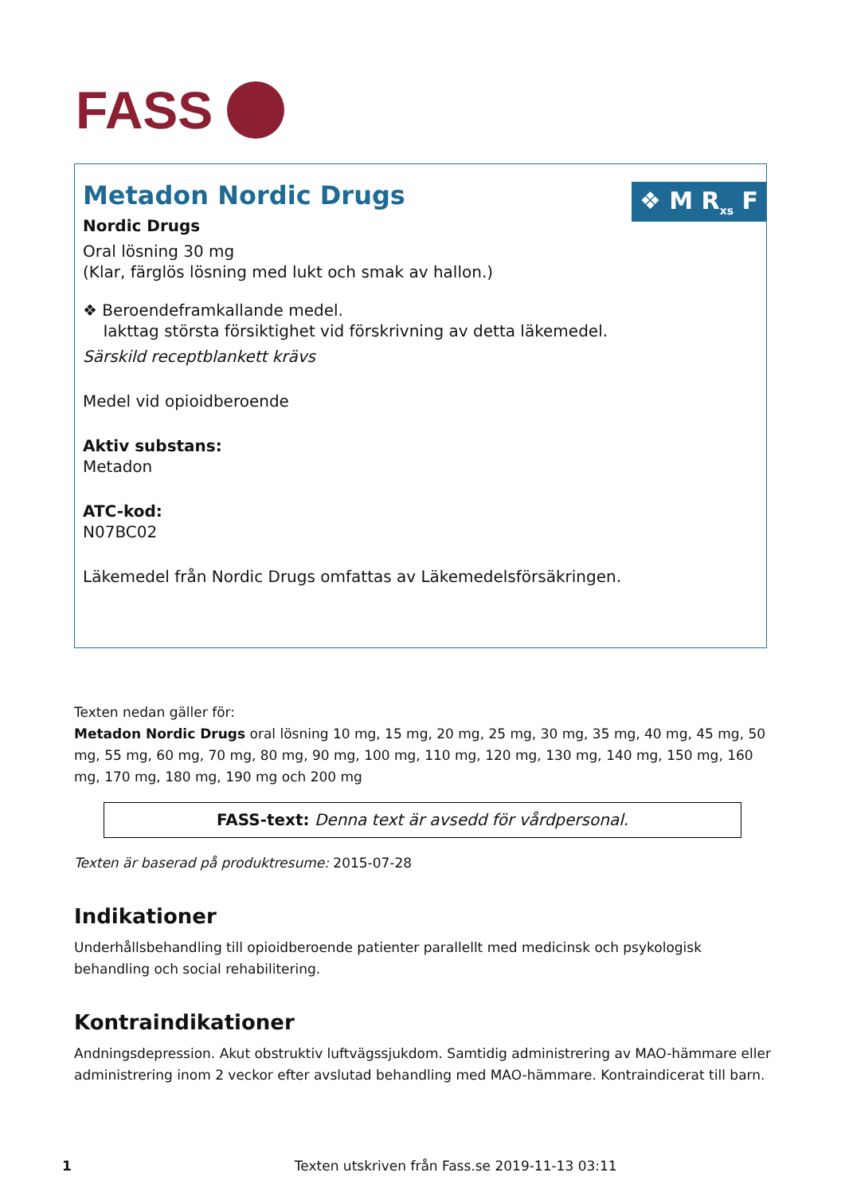FASS
❖ M R<sub>xs</sub> F
Metadon Nordic Drugs
Nordic Drugs
Oral lösning 30 mg
(Klar, färglös lösning med lukt och smak av hallon.)
❖ Beroendeframkallande medel.
Iakttag största försiktighet vid förskrivning av detta läkemedel.
Särskild receptblankett krävs
Medel vid opioidberoende
Aktiv substans:
Metadon
ATC-kod:
N07BC02
Läkemedel från Nordic Drugs omfattas av Läkemedelsförsäkringen.
Texten nedan gäller för:
Metadon Nordic Drugs oral lösning 10 mg, 15 mg, 20 mg, 25 mg, 30 mg, 35 mg, 40 mg, 45 mg, 50 mg, 55 mg, 60 mg, 70 mg, 80 mg, 90 mg, 100 mg, 110 mg, 120 mg, 130 mg, 140 mg, 150 mg, 160 mg, 170 mg, 180 mg, 190 mg och 200 mg
FASS-text: Denna text är avsedd för vårdpersonal.
Texten är baserad på produktresume: 2015-07-28
Indikationer
Underhållsbehandling till opioidberoende patienter parallellt med medicinsk och psykologisk behandling och social rehabilitering.
Kontraindikationer
Andningsdepression. Akut obstruktiv luftvägssjukdom. Samtidig administrering av MAO-hämmare eller administrering inom 2 veckor efter avslutad behandling med MAO-hämmare. Kontraindicerat till barn.
1 Texten utskriven från Fass.se 2019-11-13 03:11